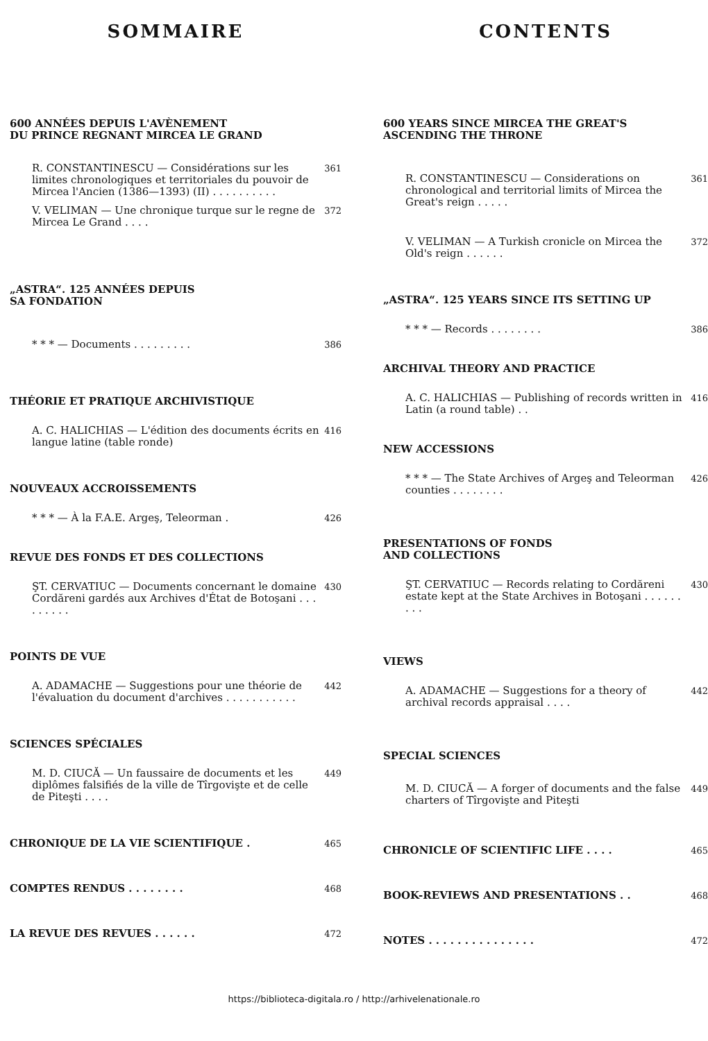SOMMAIRE
600 ANNÉES DEPUIS L'AVÈNEMENT
DU PRINCE REGNANT MIRCEA LE GRAND
R. CONSTANTINESCU — Considérations sur les limites chronologiques et territoriales du pouvoir de Mircea l'Ancien (1386—1393) (II) . . . . . . . . . . 361
V. VELIMAN — Une chronique turque sur le regne de Mircea Le Grand . . . . 372
„ASTRA“. 125 ANNÉES DEPUIS
SA FONDATION
* * * — Documents . . . . . . . . . 386
THÉORIE ET PRATIQUE ARCHIVISTIQUE
A. C. HALICHIAS — L'édition des documents écrits en langue latine (table ronde) 416
NOUVEAUX ACCROISSEMENTS
* * * — À la F.A.E. Argeş, Teleorman . 426
REVUE DES FONDS ET DES COLLECTIONS
ŞT. CERVATIUC — Documents concernant le domaine Cordăreni gardés aux Archives d'État de Botoşani . . . . . . . . . 430
POINTS DE VUE
A. ADAMACHE — Suggestions pour une théorie de l'évaluation du document d'archives . . . . . . . . . . . 442
SCIENCES SPÉCIALES
M. D. CIUCĂ — Un faussaire de documents et les diplômes falsifiés de la ville de Tîrgovişte et de celle de Piteşti . . . . 449
CHRONIQUE DE LA VIE SCIENTIFIQUE . 465
COMPTES RENDUS . . . . . . . . 468
LA REVUE DES REVUES . . . . . . 472
CONTENTS
600 YEARS SINCE MIRCEA THE GREAT'S
ASCENDING THE THRONE
R. CONSTANTINESCU — Considerations on chronological and territorial limits of Mircea the Great's reign . . . . . 361
V. VELIMAN — A Turkish cronicle on Mircea the Old's reign . . . . . . 372
„ASTRA“. 125 YEARS SINCE ITS SETTING UP
* * * — Records . . . . . . . . 386
ARCHIVAL THEORY AND PRACTICE
A. C. HALICHIAS — Publishing of records written in Latin (a round table) . . 416
NEW ACCESSIONS
* * * — The State Archives of Argeş and Teleorman counties . . . . . . . . 426
PRESENTATIONS OF FONDS
AND COLLECTIONS
ŞT. CERVATIUC — Records relating to Cordăreni estate kept at the State Archives in Botoşani . . . . . . . . . 430
VIEWS
A. ADAMACHE — Suggestions for a theory of archival records appraisal . . . . 442
SPECIAL SCIENCES
M. D. CIUCĂ — A forger of documents and the false charters of Tîrgovişte and Piteşti 449
CHRONICLE OF SCIENTIFIC LIFE . . . . 465
BOOK-REVIEWS AND PRESENTATIONS . . 468
NOTES . . . . . . . . . . . . . . . 472
https://biblioteca-digitala.ro / http://arhivelenationale.ro